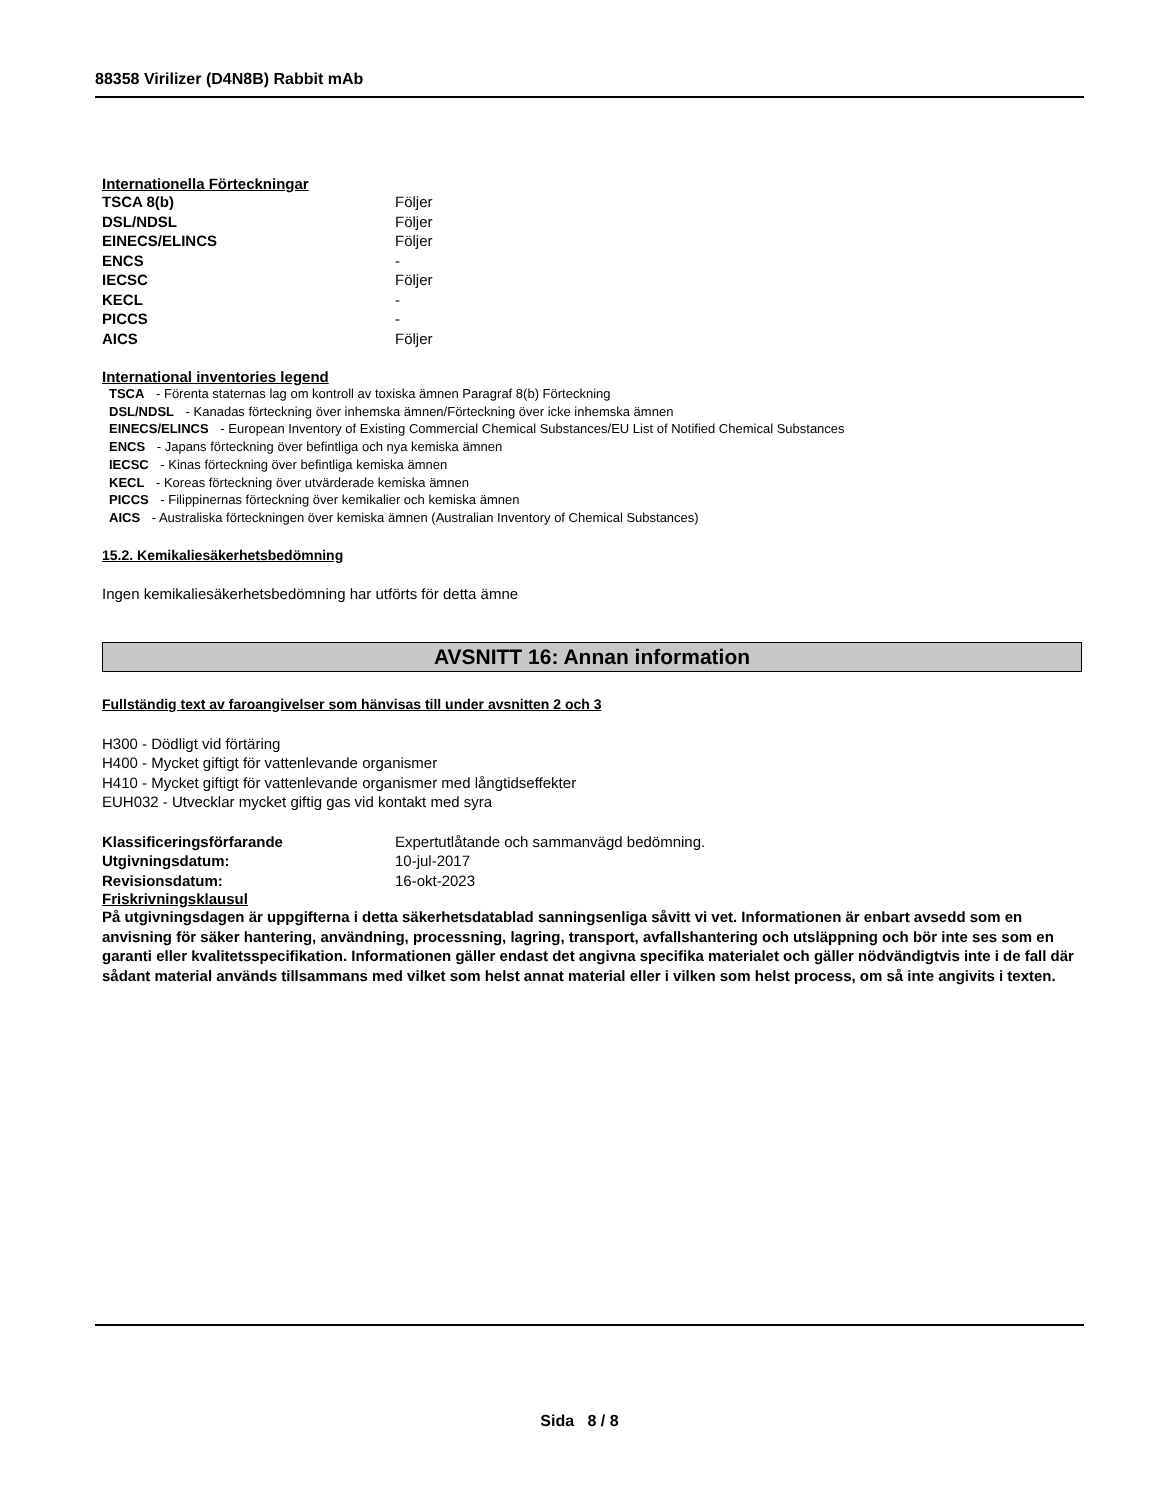88358 Virilizer (D4N8B) Rabbit mAb
Internationella Förteckningar
| TSCA 8(b) | Följer |
| DSL/NDSL | Följer |
| EINECS/ELINCS | Följer |
| ENCS | - |
| IECSC | Följer |
| KECL | - |
| PICCS | - |
| AICS | Följer |
International inventories legend
TSCA - Förenta staternas lag om kontroll av toxiska ämnen Paragraf 8(b) Förteckning
DSL/NDSL - Kanadas förteckning över inhemska ämnen/Förteckning över icke inhemska ämnen
EINECS/ELINCS - European Inventory of Existing Commercial Chemical Substances/EU List of Notified Chemical Substances
ENCS - Japans förteckning över befintliga och nya kemiska ämnen
IECSC - Kinas förteckning över befintliga kemiska ämnen
KECL - Koreas förteckning över utvärderade kemiska ämnen
PICCS - Filippinernas förteckning över kemikalier och kemiska ämnen
AICS - Australiska förteckningen över kemiska ämnen (Australian Inventory of Chemical Substances)
15.2. Kemikaliesäkerhetsbedömning
Ingen kemikaliesäkerhetsbedömning har utförts för detta ämne
AVSNITT 16: Annan information
Fullständig text av faroangivelser som hänvisas till under avsnitten 2 och 3
H300 - Dödligt vid förtäring
H400 - Mycket giftigt för vattenlevande organismer
H410 - Mycket giftigt för vattenlevande organismer med långtidseffekter
EUH032 - Utvecklar mycket giftig gas vid kontakt med syra
| Klassificeringsförfarande | Expertutlåtande och sammanvägd bedömning. |
| Utgivningsdatum: | 10-jul-2017 |
| Revisionsdatum: | 16-okt-2023 |
Friskrivningsklausul
På utgivningsdagen är uppgifterna i detta säkerhetsdatablad sanningsenliga såvitt vi vet. Informationen är enbart avsedd som en anvisning för säker hantering, användning, processning, lagring, transport, avfallshantering och utsläppning och bör inte ses som en garanti eller kvalitetsspecifikation. Informationen gäller endast det angivna specifika materialet och gäller nödvändigtvis inte i de fall där sådant material används tillsammans med vilket som helst annat material eller i vilken som helst process, om så inte angivits i texten.
Sida 8 / 8